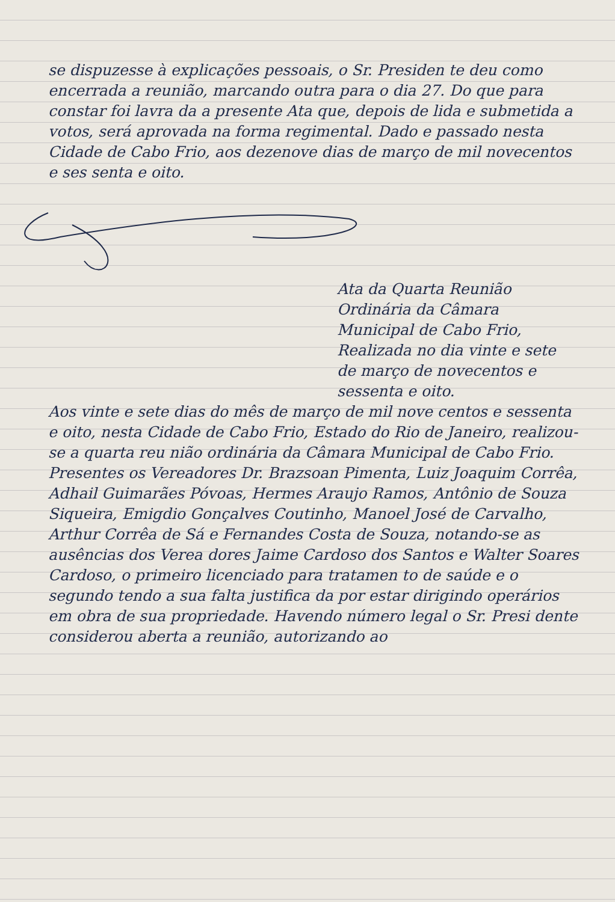se dispuzesse à explicações pessoais, o Sr. Presiden te deu como encerrada a reunião, marcando outra para o dia 27. Do que para constar foi lavra da a presente Ata que, depois de lida e submetida a votos, será aprovada na forma regimental. Dado e passado nesta Cidade de Cabo Frio, aos dezenove dias de março de mil novecentos e ses senta e oito.
Ata da Quarta Reunião Ordinária da Câmara Municipal de Cabo Frio, Realizada no dia vinte e sete de março de novecentos e sessenta e oito.
Aos vinte e sete dias do mês de março de mil nove centos e sessenta e oito, nesta Cidade de Cabo Frio, Estado do Rio de Janeiro, realizou-se a quarta reu nião ordinária da Câmara Municipal de Cabo Frio. Presentes os Vereadores Dr. Brazsoan Pimenta, Luiz Joaquim Corrêa, Adhail Guimarães Póvoas, Hermes Araujo Ramos, Antônio de Souza Siqueira, Emigdio Gonçalves Coutinho, Manoel José de Carvalho, Arthur Corrêa de Sá e Fernandes Costa de Souza, notando-se as ausências dos Verea dores Jaime Cardoso dos Santos e Walter Soares Cardoso, o primeiro licenciado para tratamen to de saúde e o segundo tendo a sua falta justifica da por estar dirigindo operários em obra de sua propriedade. Havendo número legal o Sr. Presi dente considerou aberta a reunião, autorizando ao